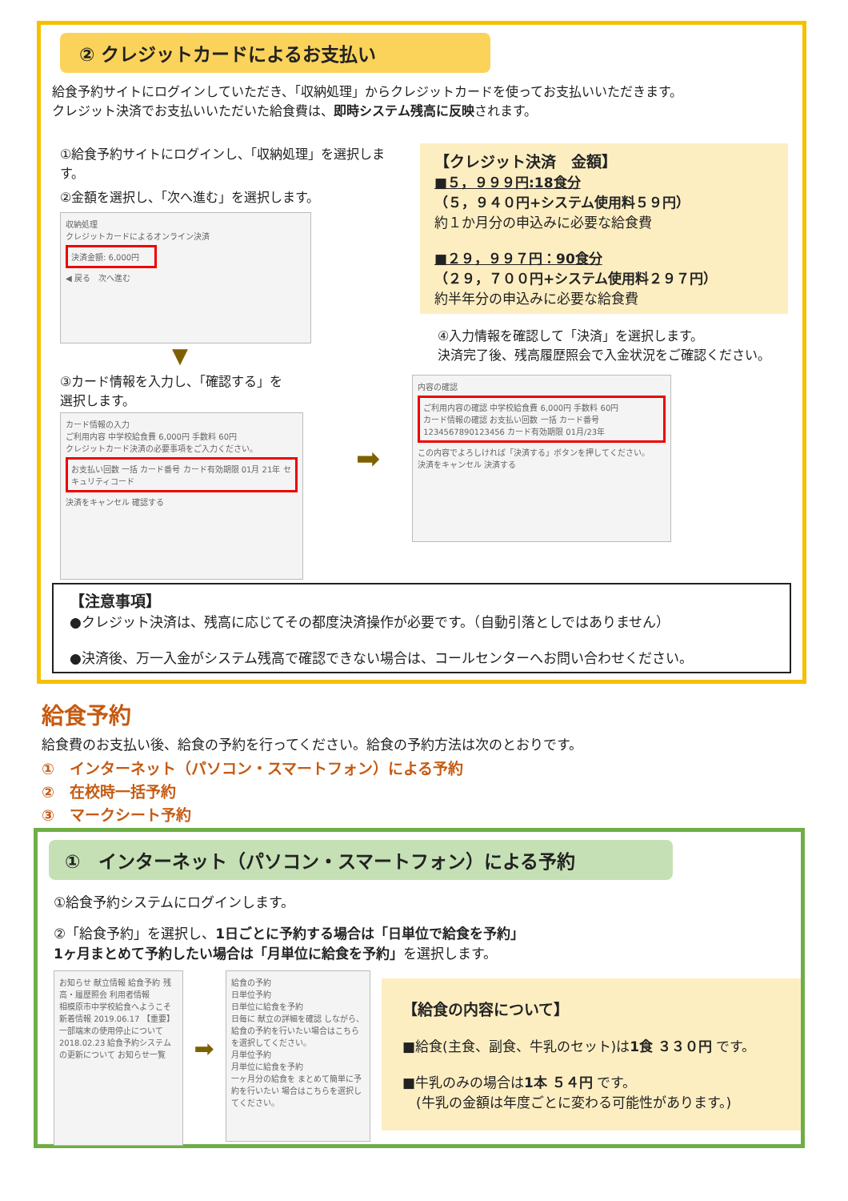② クレジットカードによるお支払い
給食予約サイトにログインしていただき、「収納処理」からクレジットカードを使ってお支払いいただきます。
クレジット決済でお支払いいただいた給食費は、即時システム残高に反映されます。
①給食予約サイトにログインし、「収納処理」を選択します。
②金額を選択し、「次へ進む」を選択します。
収納処理
クレジットカードによるオンライン決済
決済金額: 6,000円
◀ 戻る　次へ進む
▼
③カード情報を入力し、「確認する」を
選択します。
カード情報の入力
ご利用内容 中学校給食費 6,000円 手数料 60円
クレジットカード決済の必要事項をご入力ください。
お支払い回数 一括 カード番号 カード有効期限 01月 21年 セキュリティコード
決済をキャンセル 確認する
【クレジット決済　金額】
■５，９９９円:18食分
（５，９４０円+システム使用料５９円）
約１か月分の申込みに必要な給食費
■２９，９９７円：90食分
（２９，７００円+システム使用料２９７円）
約半年分の申込みに必要な給食費
④入力情報を確認して「決済」を選択します。
決済完了後、残高履歴照会で入金状況をご確認ください。
➡
内容の確認
ご利用内容の確認 中学校給食費 6,000円 手数料 60円
カード情報の確認 お支払い回数 一括 カード番号 1234567890123456 カード有効期限 01月/23年
この内容でよろしければ「決済する」ボタンを押してください。
決済をキャンセル 決済する
【注意事項】
●クレジット決済は、残高に応じてその都度決済操作が必要です。（自動引落としではありません）
●決済後、万一入金がシステム残高で確認できない場合は、コールセンターへお問い合わせください。
給食予約
給食費のお支払い後、給食の予約を行ってください。給食の予約方法は次のとおりです。
①　インターネット（パソコン・スマートフォン）による予約
②　在校時一括予約
③　マークシート予約
①　インターネット（パソコン・スマートフォン）による予約
①給食予約システムにログインします。
②「給食予約」を選択し、1日ごとに予約する場合は「日単位で給食を予約」
1ヶ月まとめて予約したい場合は「月単位に給食を予約」を選択します。
お知らせ 献立情報 給食予約 残高・履歴照会 利用者情報
相模原市中学校給食へようこそ
新着情報 2019.06.17 【重要】一部端末の使用停止について 2018.02.23 給食予約システムの更新について お知らせ一覧
➡
給食の予約
日単位予約
日単位に給食を予約
日毎に 献立の詳細を確認 しながら、給食の予約を行いたい場合はこちらを選択してください。
月単位予約
月単位に給食を予約
一ヶ月分の給食を まとめて簡単に予約を行いたい 場合はこちらを選択してください。
【給食の内容について】
■給食(主食、副食、牛乳のセット)は1食 ３３０円 です。
■牛乳のみの場合は1本 ５４円 です。
　(牛乳の金額は年度ごとに変わる可能性があります。)